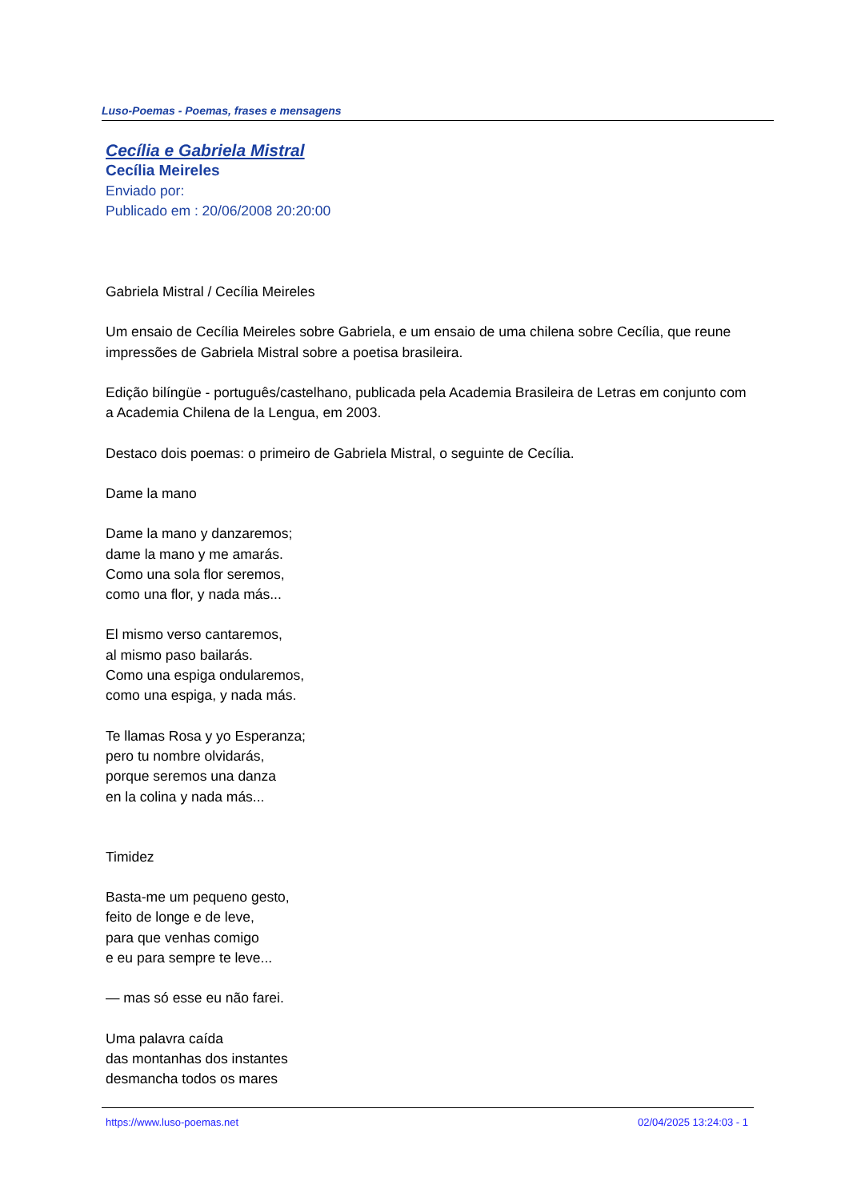Luso-Poemas - Poemas, frases e mensagens
Cecília e Gabriela Mistral
Cecília Meireles
Enviado por:
Publicado em : 20/06/2008 20:20:00
Gabriela Mistral / Cecília Meireles
Um ensaio de Cecília Meireles sobre Gabriela, e um ensaio de uma chilena sobre Cecília, que reune impressões de Gabriela Mistral sobre a poetisa brasileira.
Edição bilíngüe - português/castelhano, publicada pela Academia Brasileira de Letras em conjunto com a Academia Chilena de la Lengua, em 2003.
Destaco dois poemas: o primeiro de Gabriela Mistral, o seguinte de Cecília.
Dame la mano
Dame la mano y danzaremos;
dame la mano y me amarás.
Como una sola flor seremos,
como una flor, y nada más...
El mismo verso cantaremos,
al mismo paso bailarás.
Como una espiga ondularemos,
como una espiga, y nada más.
Te llamas Rosa y yo Esperanza;
pero tu nombre olvidarás,
porque seremos una danza
en la colina y nada más...
Timidez
Basta-me um pequeno gesto,
feito de longe e de leve,
para que venhas comigo
e eu para sempre te leve...
— mas só esse eu não farei.
Uma palavra caída
das montanhas dos instantes
desmancha todos os mares
https://www.luso-poemas.net 02/04/2025 13:24:03 - 1